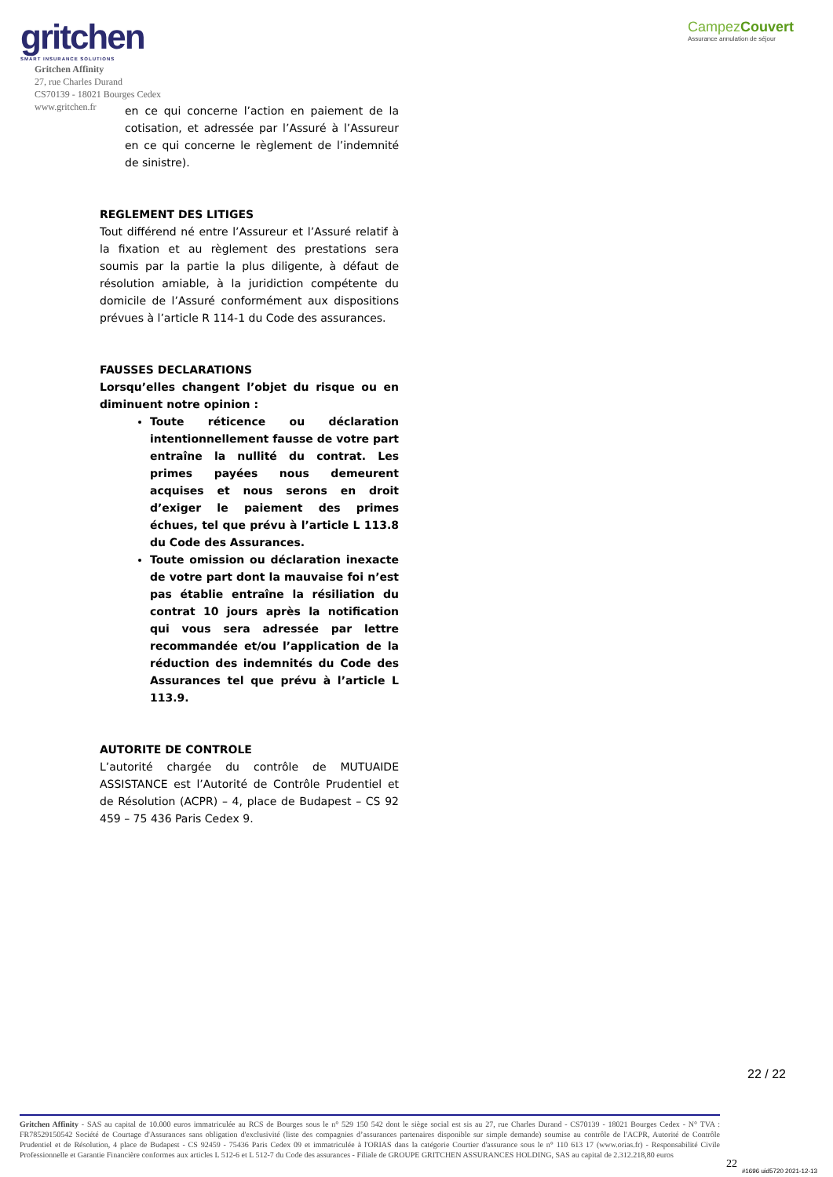gritchen
SMART INSURANCE SOLUTIONS
CampezCouvert
Assurance annulation de séjour
Gritchen Affinity
27, rue Charles Durand
CS70139 - 18021 Bourges Cedex
www.gritchen.fr
en ce qui concerne l’action en paiement de la cotisation, et adressée par l’Assuré à l’Assureur en ce qui concerne le règlement de l’indemnité de sinistre).
REGLEMENT DES LITIGES
Tout différend né entre l’Assureur et l’Assuré relatif à la fixation et au règlement des prestations sera soumis par la partie la plus diligente, à défaut de résolution amiable, à la juridiction compétente du domicile de l’Assuré conformément aux dispositions prévues à l’article R 114-1 du Code des assurances.
FAUSSES DECLARATIONS
Lorsqu’elles changent l’objet du risque ou en diminuent notre opinion :
Toute réticence ou déclaration intentionnellement fausse de votre part entraîne la nullité du contrat. Les primes payées nous demeurent acquises et nous serons en droit d’exiger le paiement des primes échues, tel que prévu à l’article L 113.8 du Code des Assurances.
Toute omission ou déclaration inexacte de votre part dont la mauvaise foi n’est pas établie entraîne la résiliation du contrat 10 jours après la notification qui vous sera adressée par lettre recommandée et/ou l’application de la réduction des indemnités du Code des Assurances tel que prévu à l’article L 113.9.
AUTORITE DE CONTROLE
L’autorité chargée du contrôle de MUTUAIDE ASSISTANCE est l’Autorité de Contrôle Prudentiel et de Résolution (ACPR) – 4, place de Budapest – CS 92 459 – 75 436 Paris Cedex 9.
22 / 22
Gritchen Affinity - SAS au capital de 10.000 euros immatriculée au RCS de Bourges sous le n° 529 150 542 dont le siège social est sis au 27, rue Charles Durand - CS70139 - 18021 Bourges Cedex - N° TVA : FR78529150542 Société de Courtage d'Assurances sans obligation d'exclusivité (liste des compagnies d’assurances partenaires disponible sur simple demande) soumise au contrôle de l'ACPR, Autorité de Contrôle Prudentiel et de Résolution, 4 place de Budapest - CS 92459 - 75436 Paris Cedex 09 et immatriculée à l'ORIAS dans la catégorie Courtier d'assurance sous le n° 110 613 17 (www.orias.fr) - Responsabilité Civile Professionnelle et Garantie Financière conformes aux articles L 512-6 et L 512-7 du Code des assurances - Filiale de GROUPE GRITCHEN ASSURANCES HOLDING, SAS au capital de 2.312.218,80 euros
22
#1696 uid5720 2021-12-13